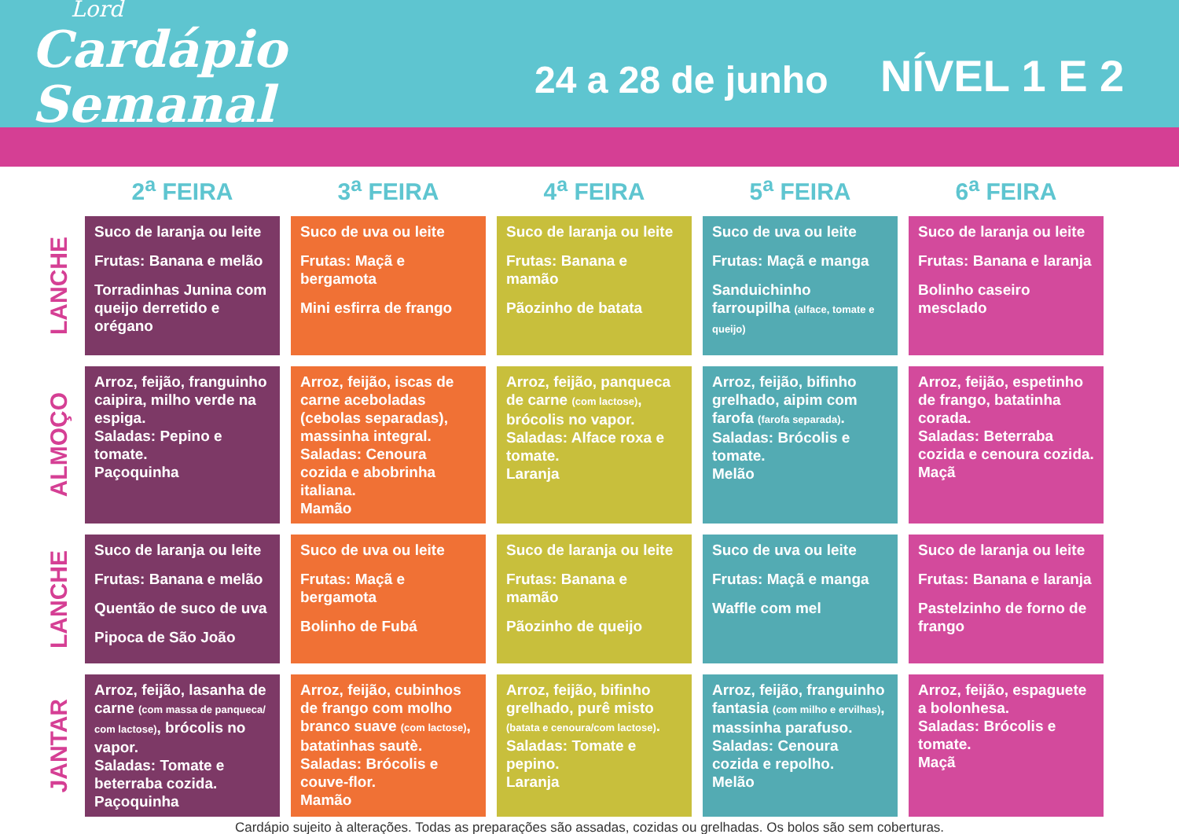Lord
Cardápio Semanal
24 a 28 de junho
NÍVEL 1 E 2
| | 2<sup>a</sup> FEIRA | 3<sup>a</sup> FEIRA | 4<sup>a</sup> FEIRA | 5<sup>a</sup> FEIRA | 6<sup>a</sup> FEIRA |
| --- | --- | --- | --- | --- | --- |
| LANCHE | Suco de laranja ou leite Frutas: Banana e melão Torradinhas Junina com queijo derretido e orégano | Suco de uva ou leite Frutas: Maçã e bergamota Mini esfirra de frango | Suco de laranja ou leite Frutas: Banana e mamão Pãozinho de batata | Suco de uva ou leite Frutas: Maçã e manga Sanduichinho farroupilha (alface, tomate e queijo) | Suco de laranja ou leite Frutas: Banana e laranja Bolinho caseiro mesclado |
| ALMOÇO | Arroz, feijão, franguinho caipira, milho verde na espiga. Saladas: Pepino e tomate. Paçoquinha | Arroz, feijão, iscas de carne aceboladas (cebolas separadas), massinha integral. Saladas: Cenoura cozida e abobrinha italiana. Mamão | Arroz, feijão, panqueca de carne (com lactose) , brócolis no vapor. Saladas: Alface roxa e tomate. Laranja | Arroz, feijão, bifinho grelhado, aipim com farofa (farofa separada) . Saladas: Brócolis e tomate. Melão | Arroz, feijão, espetinho de frango, batatinha corada. Saladas: Beterraba cozida e cenoura cozida. Maçã |
| LANCHE | Suco de laranja ou leite Frutas: Banana e melão Quentão de suco de uva Pipoca de São João | Suco de uva ou leite Frutas: Maçã e bergamota Bolinho de Fubá | Suco de laranja ou leite Frutas: Banana e mamão Pãozinho de queijo | Suco de uva ou leite Frutas: Maçã e manga Waffle com mel | Suco de laranja ou leite Frutas: Banana e laranja Pastelzinho de forno de frango |
| JANTAR | Arroz, feijão, lasanha de carne (com massa de panqueca/ com lactose) , brócolis no vapor. Saladas: Tomate e beterraba cozida. Paçoquinha | Arroz, feijão, cubinhos de frango com molho branco suave (com lactose) , batatinhas sautè. Saladas: Brócolis e couve-flor. Mamão | Arroz, feijão, bifinho grelhado, purê misto (batata e cenoura/com lactose) . Saladas: Tomate e pepino. Laranja | Arroz, feijão, franguinho fantasia (com milho e ervilhas) , massinha parafuso. Saladas: Cenoura cozida e repolho. Melão | Arroz, feijão, espaguete a bolonhesa. Saladas: Brócolis e tomate. Maçã |
Cardápio sujeito à alterações. Todas as preparações são assadas, cozidas ou grelhadas. Os bolos são sem coberturas.